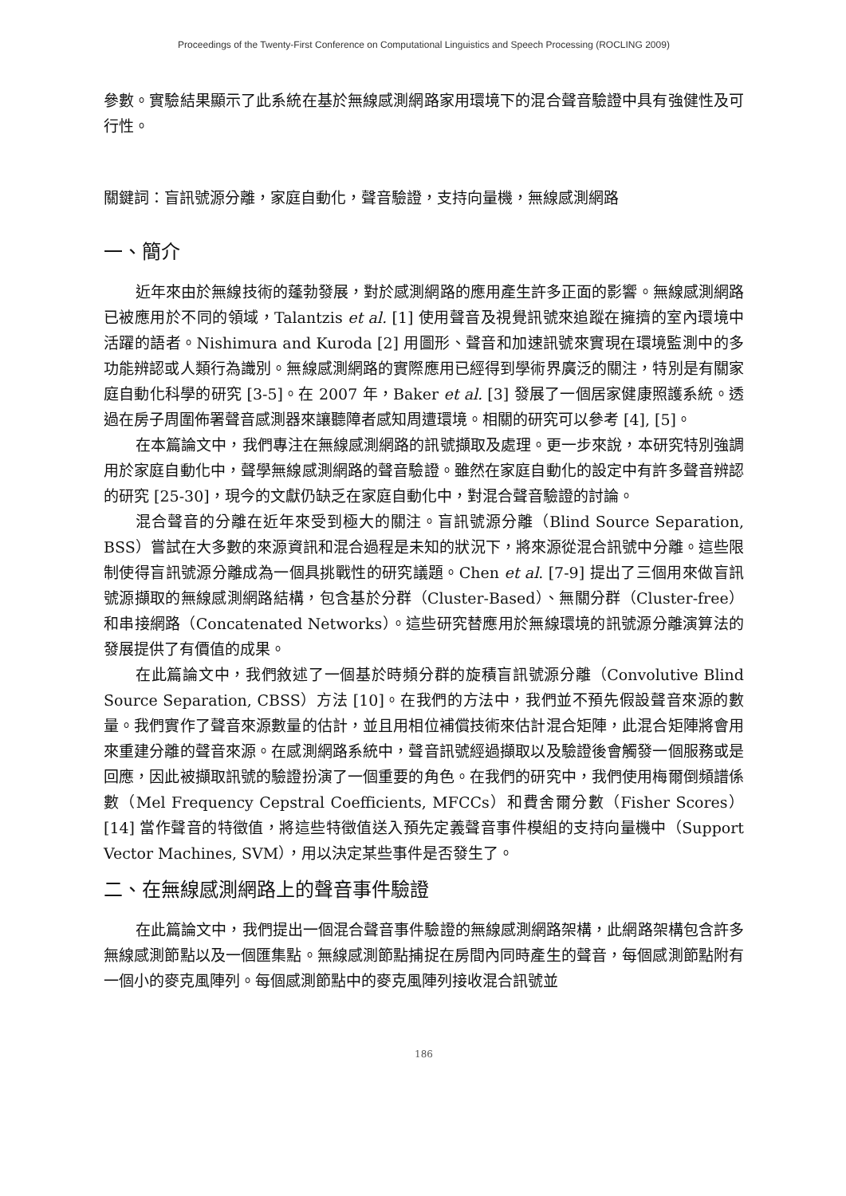Proceedings of the Twenty-First Conference on Computational Linguistics and Speech Processing (ROCLING 2009)
參數。實驗結果顯示了此系統在基於無線感測網路家用環境下的混合聲音驗證中具有強健性及可行性。
關鍵詞：盲訊號源分離，家庭自動化，聲音驗證，支持向量機，無線感測網路
一、簡介
近年來由於無線技術的蓬勃發展，對於感測網路的應用產生許多正面的影響。無線感測網路已被應用於不同的領域，Talantzis et al. [1] 使用聲音及視覺訊號來追蹤在擁擠的室內環境中活躍的語者。Nishimura and Kuroda [2] 用圖形、聲音和加速訊號來實現在環境監測中的多功能辨認或人類行為識別。無線感測網路的實際應用已經得到學術界廣泛的關注，特別是有關家庭自動化科學的研究 [3-5]。在 2007 年，Baker et al. [3] 發展了一個居家健康照護系統。透過在房子周圍佈署聲音感測器來讓聽障者感知周遭環境。相關的研究可以參考 [4], [5]。
在本篇論文中，我們專注在無線感測網路的訊號擷取及處理。更一步來說，本研究特別強調用於家庭自動化中，聲學無線感測網路的聲音驗證。雖然在家庭自動化的設定中有許多聲音辨認的研究 [25-30]，現今的文獻仍缺乏在家庭自動化中，對混合聲音驗證的討論。
混合聲音的分離在近年來受到極大的關注。盲訊號源分離（Blind Source Separation, BSS）嘗試在大多數的來源資訊和混合過程是未知的狀況下，將來源從混合訊號中分離。這些限制使得盲訊號源分離成為一個具挑戰性的研究議題。Chen et al. [7-9] 提出了三個用來做盲訊號源擷取的無線感測網路結構，包含基於分群（Cluster-Based）、無關分群（Cluster-free）和串接網路（Concatenated Networks）。這些研究替應用於無線環境的訊號源分離演算法的發展提供了有價值的成果。
在此篇論文中，我們敘述了一個基於時頻分群的旋積盲訊號源分離（Convolutive Blind Source Separation, CBSS）方法 [10]。在我們的方法中，我們並不預先假設聲音來源的數量。我們實作了聲音來源數量的估計，並且用相位補償技術來估計混合矩陣，此混合矩陣將會用來重建分離的聲音來源。在感測網路系統中，聲音訊號經過擷取以及驗證後會觸發一個服務或是回應，因此被擷取訊號的驗證扮演了一個重要的角色。在我們的研究中，我們使用梅爾倒頻譜係數（Mel Frequency Cepstral Coefficients, MFCCs）和費舍爾分數（Fisher Scores）[14] 當作聲音的特徵值，將這些特徵值送入預先定義聲音事件模組的支持向量機中（Support Vector Machines, SVM），用以決定某些事件是否發生了。
二、在無線感測網路上的聲音事件驗證
在此篇論文中，我們提出一個混合聲音事件驗證的無線感測網路架構，此網路架構包含許多無線感測節點以及一個匯集點。無線感測節點捕捉在房間內同時產生的聲音，每個感測節點附有一個小的麥克風陣列。每個感測節點中的麥克風陣列接收混合訊號並
186